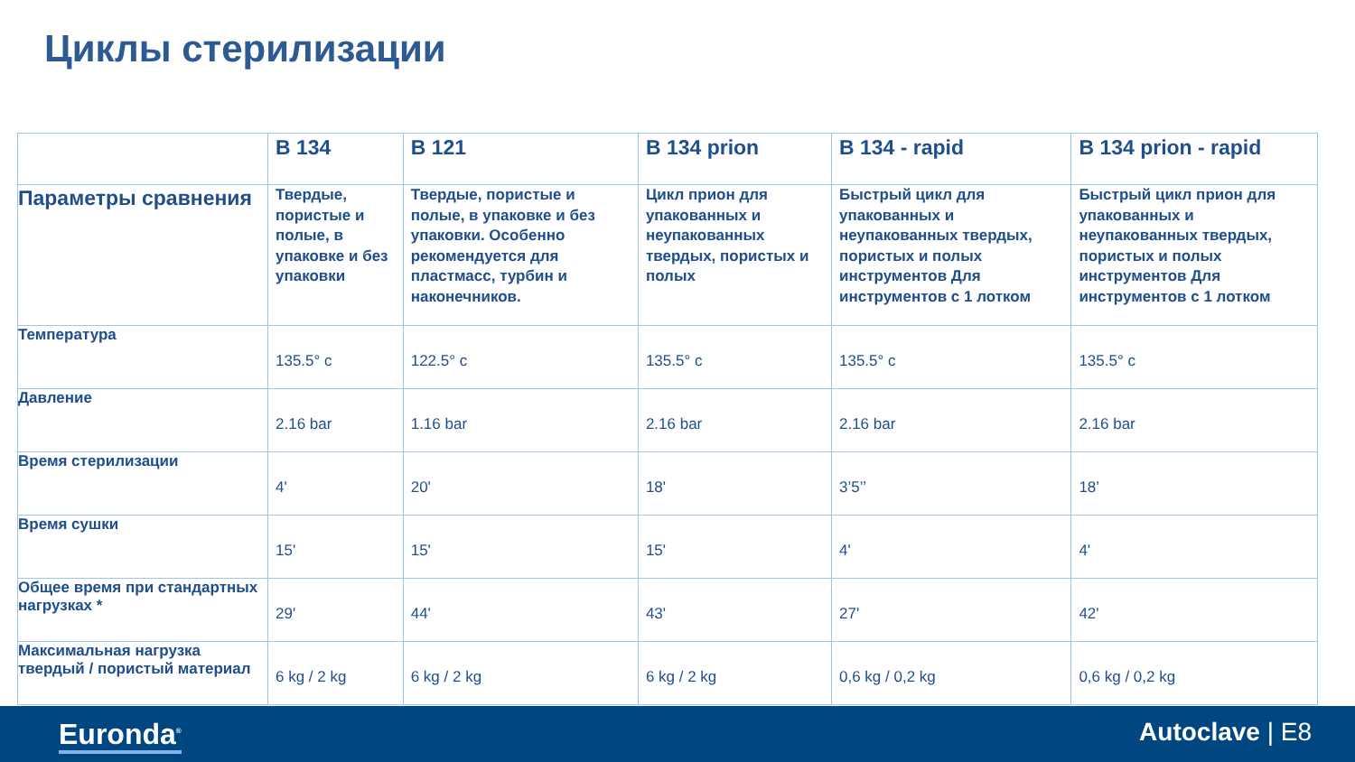Циклы стерилизации
| | B 134 | B 121 | B 134 prion | B 134 - rapid | B 134 prion - rapid |
| --- | --- | --- | --- | --- | --- |
| Параметры сравнения | Твердые, пористые и полые, в упаковке и без упаковки | Твердые, пористые и полые, в упаковке и без упаковки. Особенно рекомендуется для пластмасс, турбин и наконечников. | Цикл прион для упакованных и неупакованных твердых, пористых и полых | Быстрый цикл для упакованных и неупакованных твердых, пористых и полых инструментов Для инструментов с 1 лотком | Быстрый цикл прион для упакованных и неупакованных твердых, пористых и полых инструментов Для инструментов с 1 лотком |
| Температура | 135.5° c | 122.5° c | 135.5° c | 135.5° c | 135.5° c |
| Давление | 2.16 bar | 1.16 bar | 2.16 bar | 2.16 bar | 2.16 bar |
| Время стерилизации | 4' | 20' | 18' | 3’5’’ | 18’ |
| Время сушки | 15' | 15' | 15' | 4' | 4' |
| Общее время при стандартных нагрузках * | 29' | 44' | 43' | 27' | 42' |
| Максимальная нагрузка твердый / пористый материал | 6 kg / 2 kg | 6 kg / 2 kg | 6 kg / 2 kg | 0,6 kg / 0,2 kg | 0,6 kg / 0,2 kg |
Euronda<sup>®</sup> Autoclave | E8